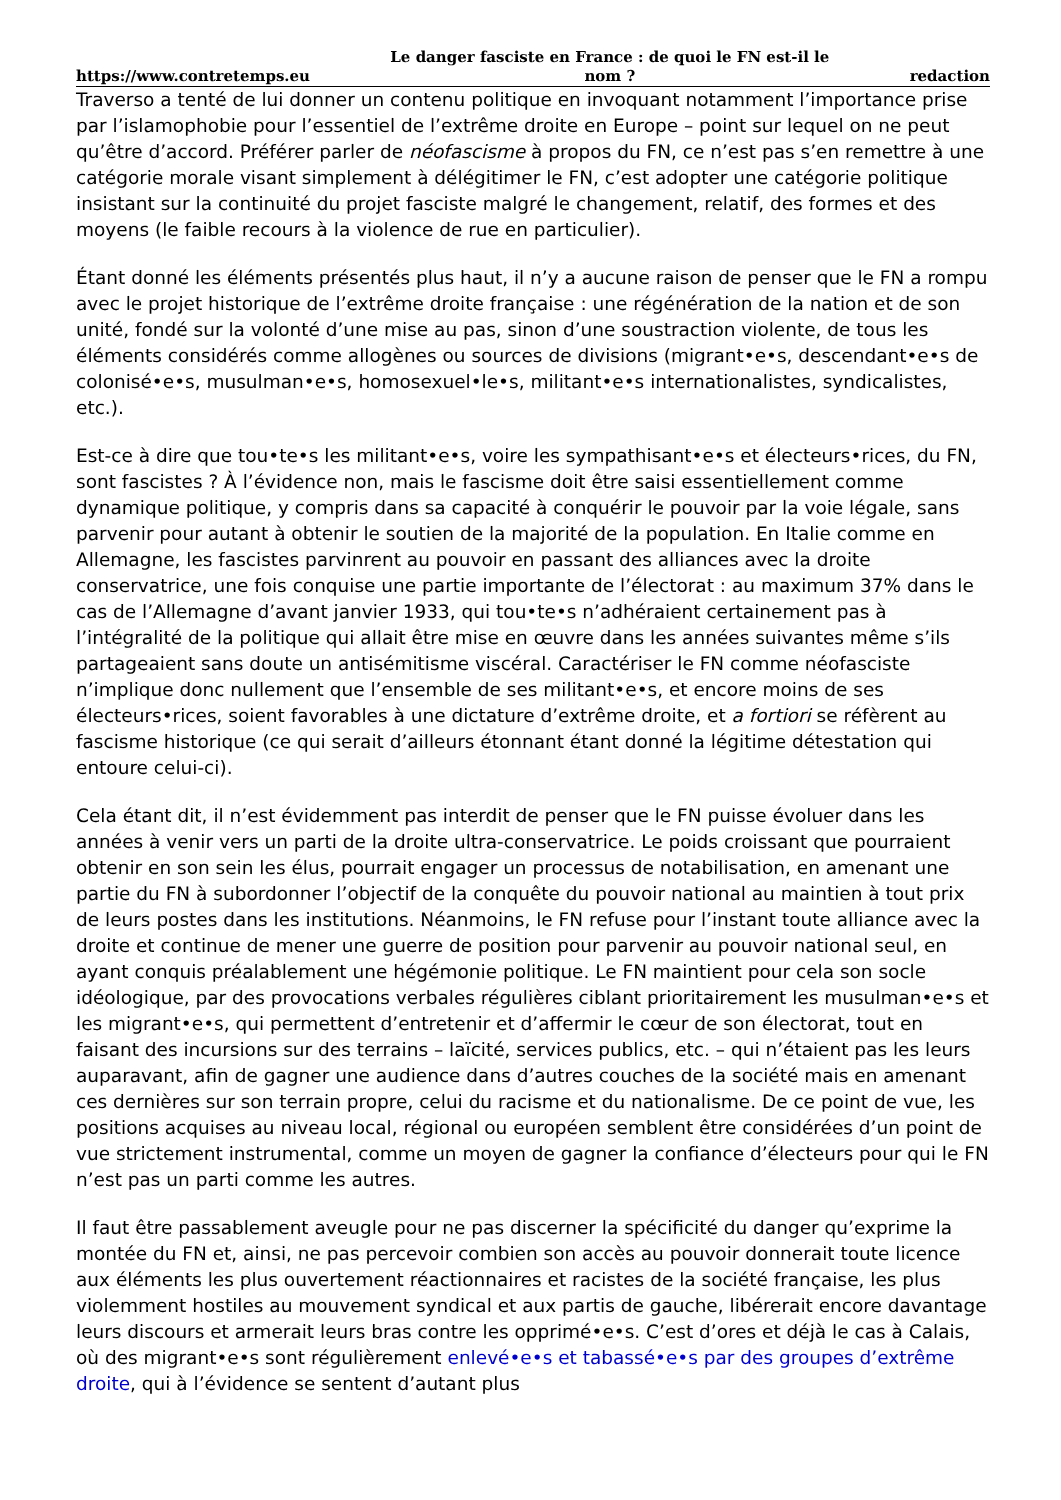https://www.contretemps.eu Le danger fasciste en France : de quoi le FN est-il le nom ? redaction
Traverso a tenté de lui donner un contenu politique en invoquant notamment l’importance prise par l’islamophobie pour l’essentiel de l’extrême droite en Europe – point sur lequel on ne peut qu’être d’accord. Préférer parler de néofascisme à propos du FN, ce n’est pas s’en remettre à une catégorie morale visant simplement à délégitimer le FN, c’est adopter une catégorie politique insistant sur la continuité du projet fasciste malgré le changement, relatif, des formes et des moyens (le faible recours à la violence de rue en particulier).
Étant donné les éléments présentés plus haut, il n’y a aucune raison de penser que le FN a rompu avec le projet historique de l’extrême droite française : une régénération de la nation et de son unité, fondé sur la volonté d’une mise au pas, sinon d’une soustraction violente, de tous les éléments considérés comme allogènes ou sources de divisions (migrant•e•s, descendant•e•s de colonisé•e•s, musulman•e•s, homosexuel•le•s, militant•e•s internationalistes, syndicalistes, etc.).
Est-ce à dire que tou•te•s les militant•e•s, voire les sympathisant•e•s et électeurs•rices, du FN, sont fascistes ? À l’évidence non, mais le fascisme doit être saisi essentiellement comme dynamique politique, y compris dans sa capacité à conquérir le pouvoir par la voie légale, sans parvenir pour autant à obtenir le soutien de la majorité de la population. En Italie comme en Allemagne, les fascistes parvinrent au pouvoir en passant des alliances avec la droite conservatrice, une fois conquise une partie importante de l’électorat : au maximum 37% dans le cas de l’Allemagne d’avant janvier 1933, qui tou•te•s n’adhéraient certainement pas à l’intégralité de la politique qui allait être mise en œuvre dans les années suivantes même s’ils partageaient sans doute un antisémitisme viscéral. Caractériser le FN comme néofasciste n’implique donc nullement que l’ensemble de ses militant•e•s, et encore moins de ses électeurs•rices, soient favorables à une dictature d’extrême droite, et a fortiori se réfèrent au fascisme historique (ce qui serait d’ailleurs étonnant étant donné la légitime détestation qui entoure celui-ci).
Cela étant dit, il n’est évidemment pas interdit de penser que le FN puisse évoluer dans les années à venir vers un parti de la droite ultra-conservatrice. Le poids croissant que pourraient obtenir en son sein les élus, pourrait engager un processus de notabilisation, en amenant une partie du FN à subordonner l’objectif de la conquête du pouvoir national au maintien à tout prix de leurs postes dans les institutions. Néanmoins, le FN refuse pour l’instant toute alliance avec la droite et continue de mener une guerre de position pour parvenir au pouvoir national seul, en ayant conquis préalablement une hégémonie politique. Le FN maintient pour cela son socle idéologique, par des provocations verbales régulières ciblant prioritairement les musulman•e•s et les migrant•e•s, qui permettent d’entretenir et d’affermir le cœur de son électorat, tout en faisant des incursions sur des terrains – laïcité, services publics, etc. – qui n’étaient pas les leurs auparavant, afin de gagner une audience dans d’autres couches de la société mais en amenant ces dernières sur son terrain propre, celui du racisme et du nationalisme. De ce point de vue, les positions acquises au niveau local, régional ou européen semblent être considérées d’un point de vue strictement instrumental, comme un moyen de gagner la confiance d’électeurs pour qui le FN n’est pas un parti comme les autres.
Il faut être passablement aveugle pour ne pas discerner la spécificité du danger qu’exprime la montée du FN et, ainsi, ne pas percevoir combien son accès au pouvoir donnerait toute licence aux éléments les plus ouvertement réactionnaires et racistes de la société française, les plus violemment hostiles au mouvement syndical et aux partis de gauche, libérerait encore davantage leurs discours et armerait leurs bras contre les opprimé•e•s. C’est d’ores et déjà le cas à Calais, où des migrant•e•s sont régulièrement enlevé•e•s et tabassé•e•s par des groupes d’extrême droite, qui à l’évidence se sentent d’autant plus